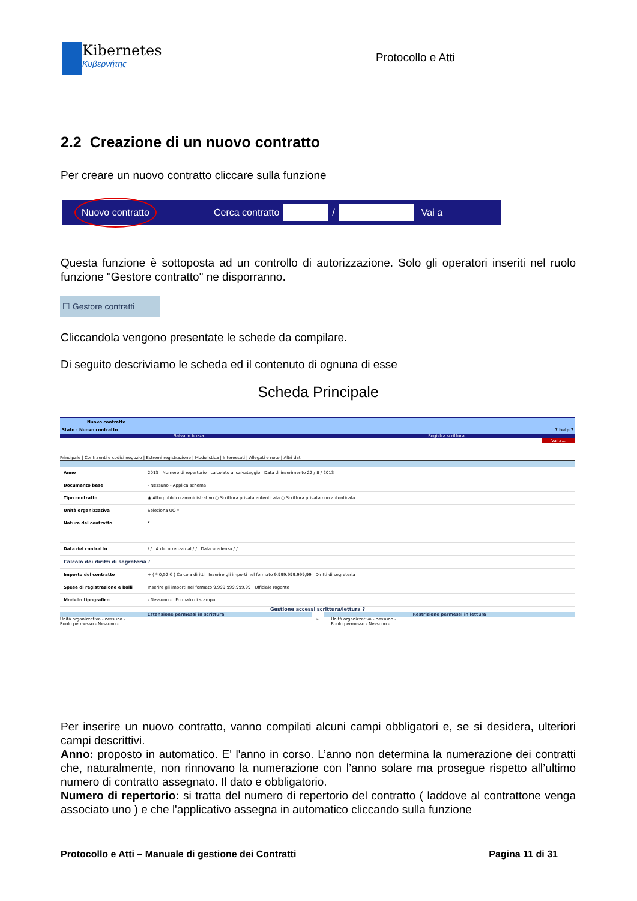Kibernetes
Κυβερνήτης
Protocollo e Atti
2.2 Creazione di un nuovo contratto
Per creare un nuovo contratto cliccare sulla funzione
Nuovo contratto Cerca contratto / Vai a
Questa funzione è sottoposta ad un controllo di autorizzazione. Solo gli operatori inseriti nel ruolo funzione "Gestore contratto" ne disporranno.
☐ Gestore contratti
Cliccandola vengono presentate le schede da compilare.
Di seguito descriviamo le scheda ed il contenuto di ognuna di esse
Scheda Principale
Nuovo contratto
Stato : Nuovo contratto? help ?
Salva in bozza Registra scrittura
Vai a...
Principale | Contraenti e codici negozio | Estremi registrazione | Modulistica | Interessati | Allegati e note | Altri dati
Anno 2013 Numero di repertorio calcolato al salvataggio Data di inserimento 22 / 8 / 2013
Documento base - Nessuno - Applica schema
Tipo contratto ◉ Atto pubblico amministrativo ○ Scrittura privata autenticata ○ Scrittura privata non autenticata
Unità organizzativa Seleziona UO *
Natura del contratto *
Data del contratto / / A decorrenza dal / / Data scadenza / /
Calcolo dei diritti di segreteria?
Importo del contratto + ( * 0,52 € ) Calcola diritti Inserire gli importi nel formato 9.999.999.999,99 Diritti di segreteria
Spese di registrazione e bolli Inserire gli importi nel formato 9.999.999.999,99 Ufficiale rogante
Modello tipografico - Nessuno - Formato di stampa
Gestione accessi scrittura/lettura ?
Estensione permessi in scrittura Restrizione permessi in lettura
Unità organizzativa - nessuno -
Ruolo permesso - Nessuno - » Unità organizzativa - nessuno -
Ruolo permesso - Nessuno -
Per inserire un nuovo contratto, vanno compilati alcuni campi obbligatori e, se si desidera, ulteriori campi descrittivi.
Anno: proposto in automatico. E' l'anno in corso. L’anno non determina la numerazione dei contratti che, naturalmente, non rinnovano la numerazione con l’anno solare ma prosegue rispetto all’ultimo numero di contratto assegnato. Il dato e obbligatorio.
Numero di repertorio: si tratta del numero di repertorio del contratto ( laddove al contrattone venga associato uno ) e che l'applicativo assegna in automatico cliccando sulla funzione
Protocollo e Atti – Manuale di gestione dei Contratti Pagina 11 di 31